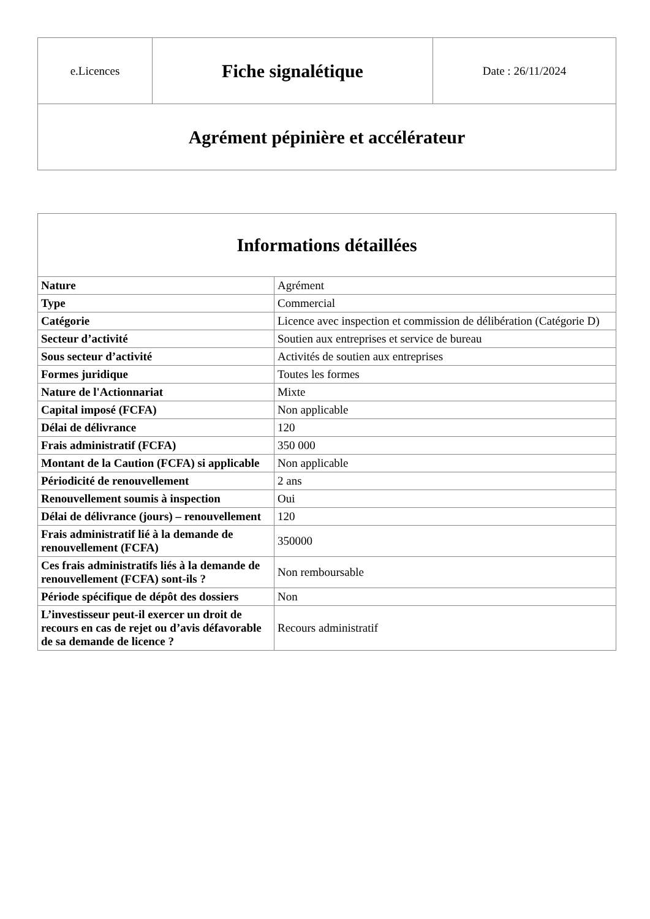| e.Licences | Fiche signalétique | Date : 26/11/2024 |
| Agrément pépinière et accélérateur | | |
| Informations détaillées | |
| --- | --- |
| Nature | Agrément |
| Type | Commercial |
| Catégorie | Licence avec inspection et commission de délibération (Catégorie D) |
| Secteur d’activité | Soutien aux entreprises et service de bureau |
| Sous secteur d’activité | Activités de soutien aux entreprises |
| Formes juridique | Toutes les formes |
| Nature de l'Actionnariat | Mixte |
| Capital imposé (FCFA) | Non applicable |
| Délai de délivrance | 120 |
| Frais administratif (FCFA) | 350 000 |
| Montant de la Caution (FCFA) si applicable | Non applicable |
| Périodicité de renouvellement | 2 ans |
| Renouvellement soumis à inspection | Oui |
| Délai de délivrance (jours) – renouvellement | 120 |
| Frais administratif lié à la demande de renouvellement (FCFA) | 350000 |
| Ces frais administratifs liés à la demande de renouvellement (FCFA) sont-ils ? | Non remboursable |
| Période spécifique de dépôt des dossiers | Non |
| L’investisseur peut-il exercer un droit de recours en cas de rejet ou d’avis défavorable de sa demande de licence ? | Recours administratif |